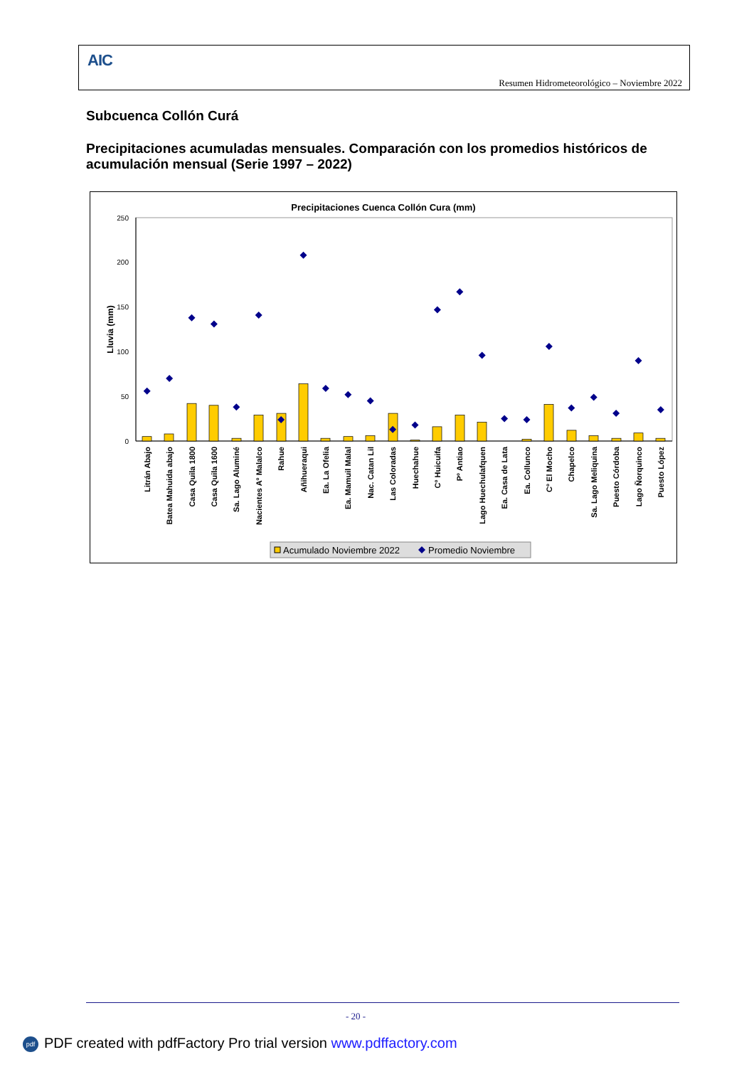AIC
Resumen Hidrometeorológico – Noviembre 2022
Subcuenca Collón Curá
Precipitaciones acumuladas mensuales. Comparación con los promedios históricos de acumulación mensual (Serie 1997 – 2022)
Precipitaciones Cuenca Collón Cura (mm)
250
200
150
100
50
0
Lluvia (mm)
Litrán Abajo
Batea Mahuida abajo
Casa Quila 1800
Casa Quila 1600
Sa. Lago Aluminé
Nacientes Aº Malalco
Rahue
Añihueraqui
Ea. La Ofelia
Ea. Mamuil Malal
Nac. Catan Lil
Las Coloradas
Huechahue
Cº Huicuifa
Pº Antiao
Lago Huechulafquen
Ea. Casa de Lata
Ea. Collunco
Cº El Mocho
Chapelco
Sa. Lago Meliquina
Puesto Córdoba
Lago Ñorquinco
Puesto López
Acumulado Noviembre 2022
Promedio Noviembre
- 20 -
pdf PDF created with pdfFactory Pro trial version www.pdffactory.com